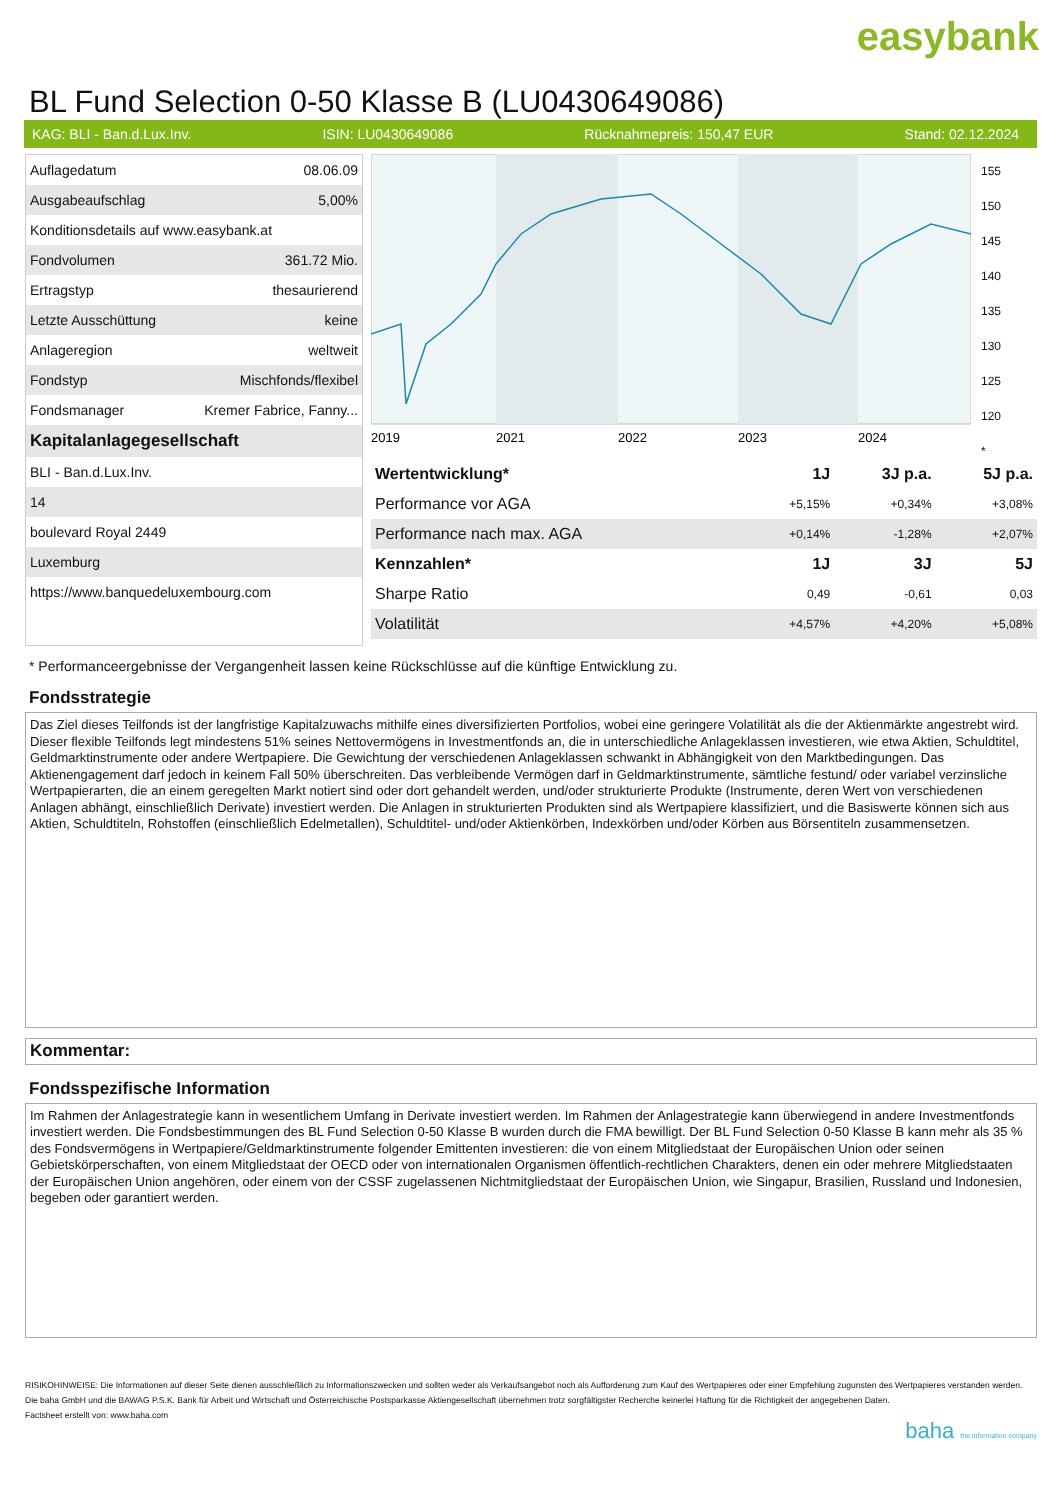easybank
BL Fund Selection 0-50 Klasse B (LU0430649086)
KAG: BLI - Ban.d.Lux.Inv. ISIN: LU0430649086 Rücknahmepreis: 150,47 EUR Stand: 02.12.2024
| Auflagedatum | 08.06.09 |
| Ausgabeaufschlag | 5,00% |
| Konditionsdetails auf www.easybank.at | |
| Fondvolumen | 361.72 Mio. |
| Ertragstyp | thesaurierend |
| Letzte Ausschüttung | keine |
| Anlageregion | weltweit |
| Fondstyp | Mischfonds/flexibel |
| Fondsmanager | Kremer Fabrice, Fanny... |
| Kapitalanlagegesellschaft | |
| BLI - Ban.d.Lux.Inv. | |
| 14 | |
| boulevard Royal 2449 | |
| Luxemburg | |
| https://www.banquedeluxembourg.com | |
2019
2021
2022
2023
2024
155
150
145
140
135
130
125
120
*
| Wertentwicklung* | 1J | 3J p.a. | 5J p.a. |
| --- | --- | --- | --- |
| Performance vor AGA | +5,15% | +0,34% | +3,08% |
| Performance nach max. AGA | +0,14% | -1,28% | +2,07% |
| Kennzahlen* | 1J | 3J | 5J |
| Sharpe Ratio | 0,49 | -0,61 | 0,03 |
| Volatilität | +4,57% | +4,20% | +5,08% |
* Performanceergebnisse der Vergangenheit lassen keine Rückschlüsse auf die künftige Entwicklung zu.
Fondsstrategie
Das Ziel dieses Teilfonds ist der langfristige Kapitalzuwachs mithilfe eines diversifizierten Portfolios, wobei eine geringere Volatilität als die der Aktienmärkte angestrebt wird.
Dieser flexible Teilfonds legt mindestens 51% seines Nettovermögens in Investmentfonds an, die in unterschiedliche Anlageklassen investieren, wie etwa Aktien, Schuldtitel, Geldmarktinstrumente oder andere Wertpapiere. Die Gewichtung der verschiedenen Anlageklassen schwankt in Abhängigkeit von den Marktbedingungen. Das Aktienengagement darf jedoch in keinem Fall 50% überschreiten. Das verbleibende Vermögen darf in Geldmarktinstrumente, sämtliche festund/ oder variabel verzinsliche Wertpapierarten, die an einem geregelten Markt notiert sind oder dort gehandelt werden, und/oder strukturierte Produkte (Instrumente, deren Wert von verschiedenen Anlagen abhängt, einschließlich Derivate) investiert werden. Die Anlagen in strukturierten Produkten sind als Wertpapiere klassifiziert, und die Basiswerte können sich aus Aktien, Schuldtiteln, Rohstoffen (einschließlich Edelmetallen), Schuldtitel- und/oder Aktienkörben, Indexkörben und/oder Körben aus Börsentiteln zusammensetzen.
Kommentar:
Fondsspezifische Information
Im Rahmen der Anlagestrategie kann in wesentlichem Umfang in Derivate investiert werden. Im Rahmen der Anlagestrategie kann überwiegend in andere Investmentfonds investiert werden. Die Fondsbestimmungen des BL Fund Selection 0-50 Klasse B wurden durch die FMA bewilligt. Der BL Fund Selection 0-50 Klasse B kann mehr als 35 % des Fondsvermögens in Wertpapiere/Geldmarktinstrumente folgender Emittenten investieren: die von einem Mitgliedstaat der Europäischen Union oder seinen Gebietskörperschaften, von einem Mitgliedstaat der OECD oder von internationalen Organismen öffentlich-rechtlichen Charakters, denen ein oder mehrere Mitgliedstaaten der Europäischen Union angehören, oder einem von der CSSF zugelassenen Nichtmitgliedstaat der Europäischen Union, wie Singapur, Brasilien, Russland und Indonesien, begeben oder garantiert werden.
RISIKOHINWEISE: Die Informationen auf dieser Seite dienen ausschließlich zu Informationszwecken und sollten weder als Verkaufsangebot noch als Aufforderung zum Kauf des Wertpapieres oder einer Empfehlung zugunsten des Wertpapieres verstanden werden. Die baha GmbH und die BAWAG P.S.K. Bank für Arbeit und Wirtschaft und Österreichische Postsparkasse Aktiengesellschaft übernehmen trotz sorgfältigster Recherche keinerlei Haftung für die Richtigkeit der angegebenen Daten.
Factsheet erstellt von: www.baha.com
baha the information company